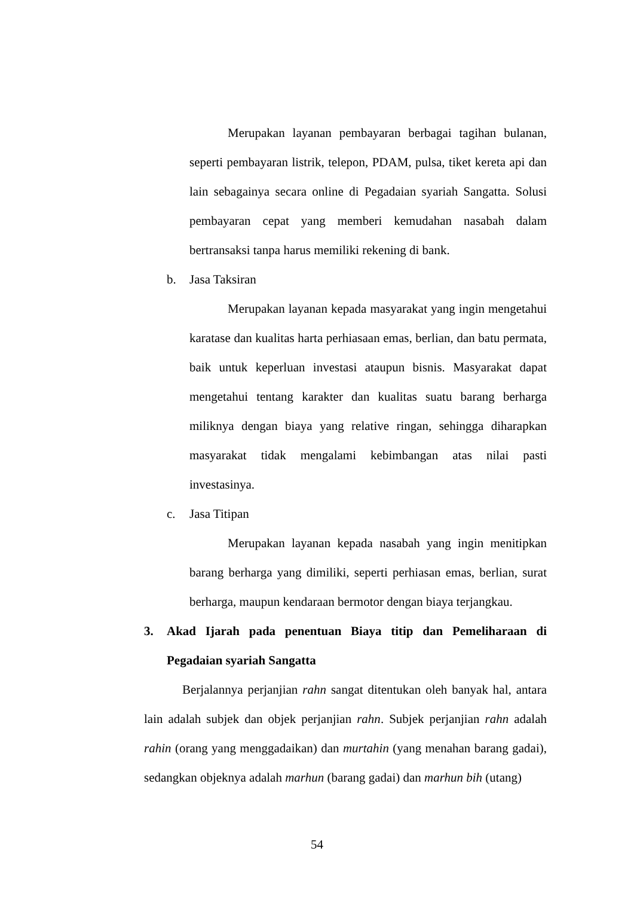Merupakan layanan pembayaran berbagai tagihan bulanan, seperti pembayaran listrik, telepon, PDAM, pulsa, tiket kereta api dan lain sebagainya secara online di Pegadaian syariah Sangatta. Solusi pembayaran cepat yang memberi kemudahan nasabah dalam bertransaksi tanpa harus memiliki rekening di bank.
b. Jasa Taksiran
Merupakan layanan kepada masyarakat yang ingin mengetahui karatase dan kualitas harta perhiasaan emas, berlian, dan batu permata, baik untuk keperluan investasi ataupun bisnis. Masyarakat dapat mengetahui tentang karakter dan kualitas suatu barang berharga miliknya dengan biaya yang relative ringan, sehingga diharapkan masyarakat tidak mengalami kebimbangan atas nilai pasti investasinya.
c. Jasa Titipan
Merupakan layanan kepada nasabah yang ingin menitipkan barang berharga yang dimiliki, seperti perhiasan emas, berlian, surat berharga, maupun kendaraan bermotor dengan biaya terjangkau.
3. Akad Ijarah pada penentuan Biaya titip dan Pemeliharaan di Pegadaian syariah Sangatta
Berjalannya perjanjian rahn sangat ditentukan oleh banyak hal, antara lain adalah subjek dan objek perjanjian rahn. Subjek perjanjian rahn adalah rahin (orang yang menggadaikan) dan murtahin (yang menahan barang gadai), sedangkan objeknya adalah marhun (barang gadai) dan marhun bih (utang)
54